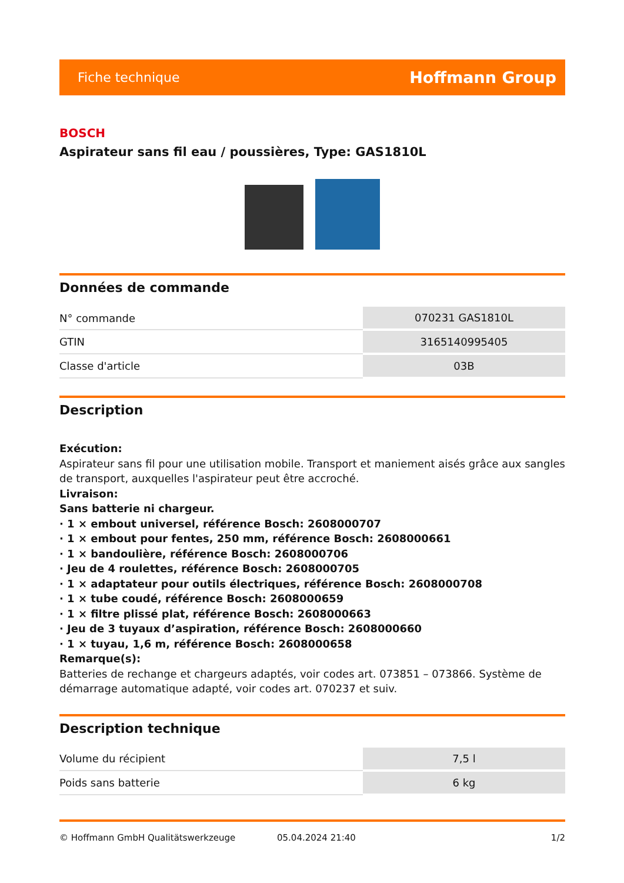Fiche technique Hoffmann Group
BOSCH
Aspirateur sans fil eau / poussières, Type: GAS1810L
Données de commande
| N° commande | 070231 GAS1810L |
| GTIN | 3165140995405 |
| Classe d'article | 03B |
Description
Exécution:
Aspirateur sans fil pour une utilisation mobile. Transport et maniement aisés grâce aux sangles de transport, auxquelles l'aspirateur peut être accroché.
Livraison:
Sans batterie ni chargeur.
· 1 × embout universel, référence Bosch: 2608000707
· 1 × embout pour fentes, 250 mm, référence Bosch: 2608000661
· 1 × bandoulière, référence Bosch: 2608000706
· Jeu de 4 roulettes, référence Bosch: 2608000705
· 1 × adaptateur pour outils électriques, référence Bosch: 2608000708
· 1 × tube coudé, référence Bosch: 2608000659
· 1 × filtre plissé plat, référence Bosch: 2608000663
· Jeu de 3 tuyaux d’aspiration, référence Bosch: 2608000660
· 1 × tuyau, 1,6 m, référence Bosch: 2608000658
Remarque(s):
Batteries de rechange et chargeurs adaptés, voir codes art. 073851 – 073866. Système de démarrage automatique adapté, voir codes art. 070237 et suiv.
Description technique
| Volume du récipient | 7,5 l |
| Poids sans batterie | 6 kg |
© Hoffmann GmbH Qualitätswerkzeuge 05.04.2024 21:40 1/2